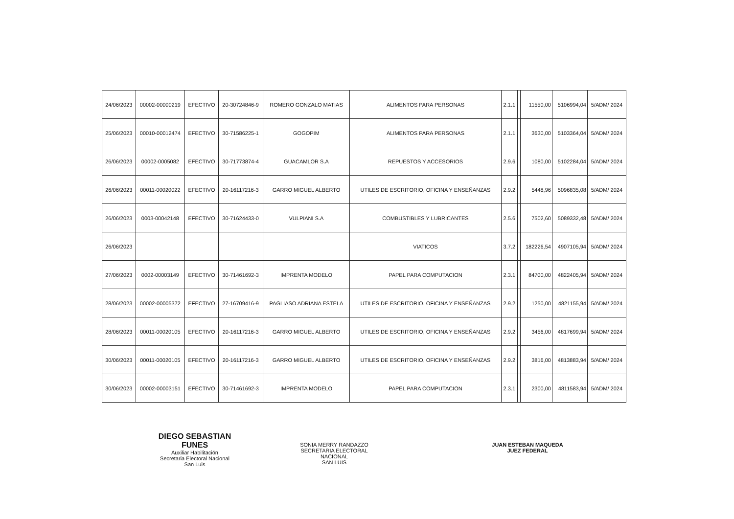| 24/06/2023 | 00002-00000219 | EFECTIVO | 20-30724846-9 | ROMERO GONZALO MATIAS | ALIMENTOS PARA PERSONAS | 2.1.1 | | 11550,00 | 5106994,04 | 5/ADM/ 2024 |
| 25/06/2023 | 00010-00012474 | EFECTIVO | 30-71586225-1 | GOGOPIM | ALIMENTOS PARA PERSONAS | 2.1.1 | | 3630,00 | 5103364,04 | 5/ADM/ 2024 |
| 26/06/2023 | 00002-0005082 | EFECTIVO | 30-71773874-4 | GUACAMLOR S.A | REPUESTOS Y ACCESORIOS | 2.9.6 | | 1080,00 | 5102284,04 | 5/ADM/ 2024 |
| 26/06/2023 | 00011-00020022 | EFECTIVO | 20-16117216-3 | GARRO MIGUEL ALBERTO | UTILES DE ESCRITORIO, OFICINA Y ENSEÑANZAS | 2.9.2 | | 5448,96 | 5096835,08 | 5/ADM/ 2024 |
| 26/06/2023 | 0003-00042148 | EFECTIVO | 30-71624433-0 | VULPIANI S.A | COMBUSTIBLES Y LUBRICANTES | 2.5.6 | | 7502,60 | 5089332,48 | 5/ADM/ 2024 |
| 26/06/2023 | | | | | VIATICOS | 3.7.2 | | 182226,54 | 4907105,94 | 5/ADM/ 2024 |
| 27/06/2023 | 0002-00003149 | EFECTIVO | 30-71461692-3 | IMPRENTA MODELO | PAPEL PARA COMPUTACION | 2.3.1 | | 84700,00 | 4822405,94 | 5/ADM/ 2024 |
| 28/06/2023 | 00002-00005372 | EFECTIVO | 27-16709416-9 | PAGLIASO ADRIANA ESTELA | UTILES DE ESCRITORIO, OFICINA Y ENSEÑANZAS | 2.9.2 | | 1250,00 | 4821155,94 | 5/ADM/ 2024 |
| 28/06/2023 | 00011-00020105 | EFECTIVO | 20-16117216-3 | GARRO MIGUEL ALBERTO | UTILES DE ESCRITORIO, OFICINA Y ENSEÑANZAS | 2.9.2 | | 3456,00 | 4817699,94 | 5/ADM/ 2024 |
| 30/06/2023 | 00011-00020105 | EFECTIVO | 20-16117216-3 | GARRO MIGUEL ALBERTO | UTILES DE ESCRITORIO, OFICINA Y ENSEÑANZAS | 2.9.2 | | 3816,00 | 4813883,94 | 5/ADM/ 2024 |
| 30/06/2023 | 00002-00003151 | EFECTIVO | 30-71461692-3 | IMPRENTA MODELO | PAPEL PARA COMPUTACION | 2.3.1 | | 2300,00 | 4811583,94 | 5/ADM/ 2024 |
DIEGO SEBASTIAN FUNES
Auxiliar Habilitación
Secretaria Electoral Nacional
San Luis
SONIA MERRY RANDAZZO
SECRETARIA ELECTORAL NACIONAL
SAN LUIS
JUAN ESTEBAN MAQUEDA
JUEZ FEDERAL